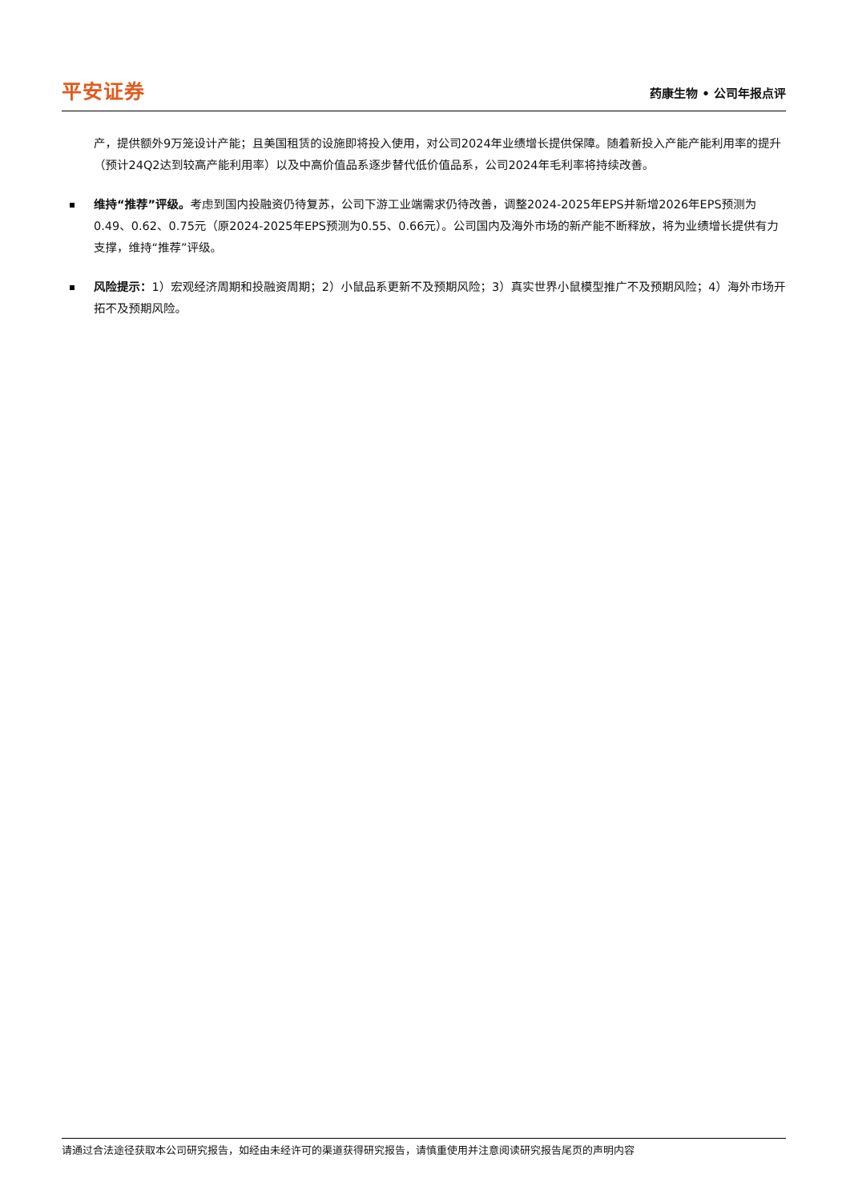平安证券
药康生物 • 公司年报点评
产，提供额外9万笼设计产能；且美国租赁的设施即将投入使用，对公司2024年业绩增长提供保障。随着新投入产能产能利用率的提升（预计24Q2达到较高产能利用率）以及中高价值品系逐步替代低价值品系，公司2024年毛利率将持续改善。
维持“推荐”评级。考虑到国内投融资仍待复苏，公司下游工业端需求仍待改善，调整2024-2025年EPS并新增2026年EPS预测为0.49、0.62、0.75元（原2024-2025年EPS预测为0.55、0.66元）。公司国内及海外市场的新产能不断释放，将为业绩增长提供有力支撑，维持“推荐”评级。
风险提示：1）宏观经济周期和投融资周期；2）小鼠品系更新不及预期风险；3）真实世界小鼠模型推广不及预期风险；4）海外市场开拓不及预期风险。
请通过合法途径获取本公司研究报告，如经由未经许可的渠道获得研究报告，请慎重使用并注意阅读研究报告尾页的声明内容